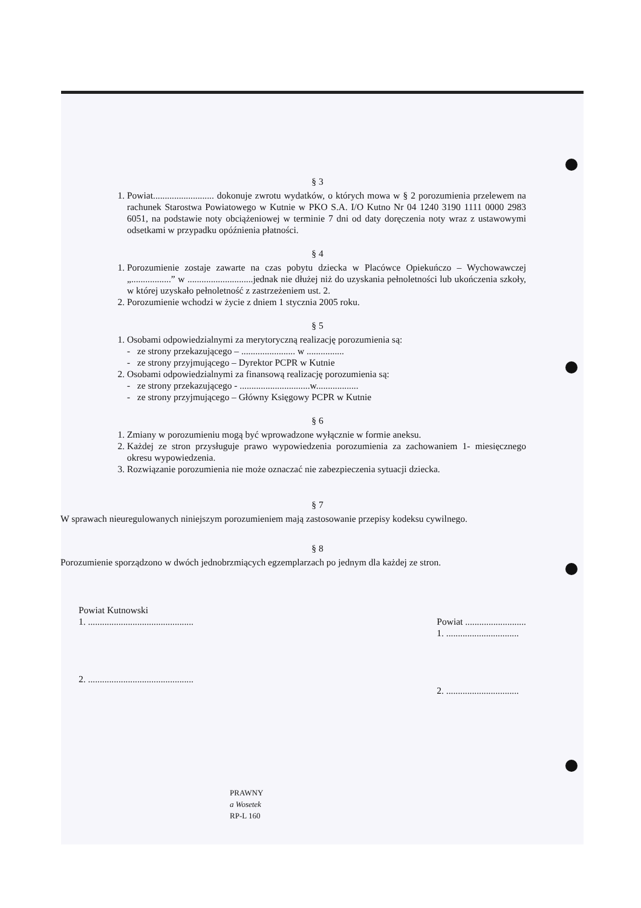§ 3
1. Powiat.......................... dokonuje zwrotu wydatków, o których mowa w § 2 porozumienia przelewem na rachunek Starostwa Powiatowego w Kutnie w PKO S.A. I/O Kutno Nr 04 1240 3190 1111 0000 2983 6051, na podstawie noty obciążeniowej w terminie 7 dni od daty doręczenia noty wraz z ustawowymi odsetkami w przypadku opóźnienia płatności.
§ 4
1. Porozumienie zostaje zawarte na czas pobytu dziecka w Placówce Opiekuńczo – Wychowawczej „.................” w ............................jednak nie dłużej niż do uzyskania pełnoletności lub ukończenia szkoły, w której uzyskało pełnoletność z zastrzeżeniem ust. 2.
2. Porozumienie wchodzi w życie z dniem 1 stycznia 2005 roku.
§ 5
1. Osobami odpowiedzialnymi za merytoryczną realizację porozumienia są:
- ze strony przekazującego – ....................... w ................
- ze strony przyjmującego – Dyrektor PCPR w Kutnie
2. Osobami odpowiedzialnymi za finansową realizację porozumienia są:
- ze strony przekazującego - ..............................w..................
- ze strony przyjmującego – Główny Księgowy PCPR w Kutnie
§ 6
1. Zmiany w porozumieniu mogą być wprowadzone wyłącznie w formie aneksu.
2. Każdej ze stron przysługuje prawo wypowiedzenia porozumienia za zachowaniem 1- miesięcznego okresu wypowiedzenia.
3. Rozwiązanie porozumienia nie może oznaczać nie zabezpieczenia sytuacji dziecka.
§ 7
W sprawach nieuregulowanych niniejszym porozumieniem mają zastosowanie przepisy kodeksu cywilnego.
§ 8
Porozumienie sporządzono w dwóch jednobrzmiących egzemplarzach po jednym dla każdej ze stron.
Powiat Kutnowski
1. .............................................
2. .............................................
Powiat ..........................
1. ...............................
2. ...............................
PRAWNY
a Wosetek
RP-L 160